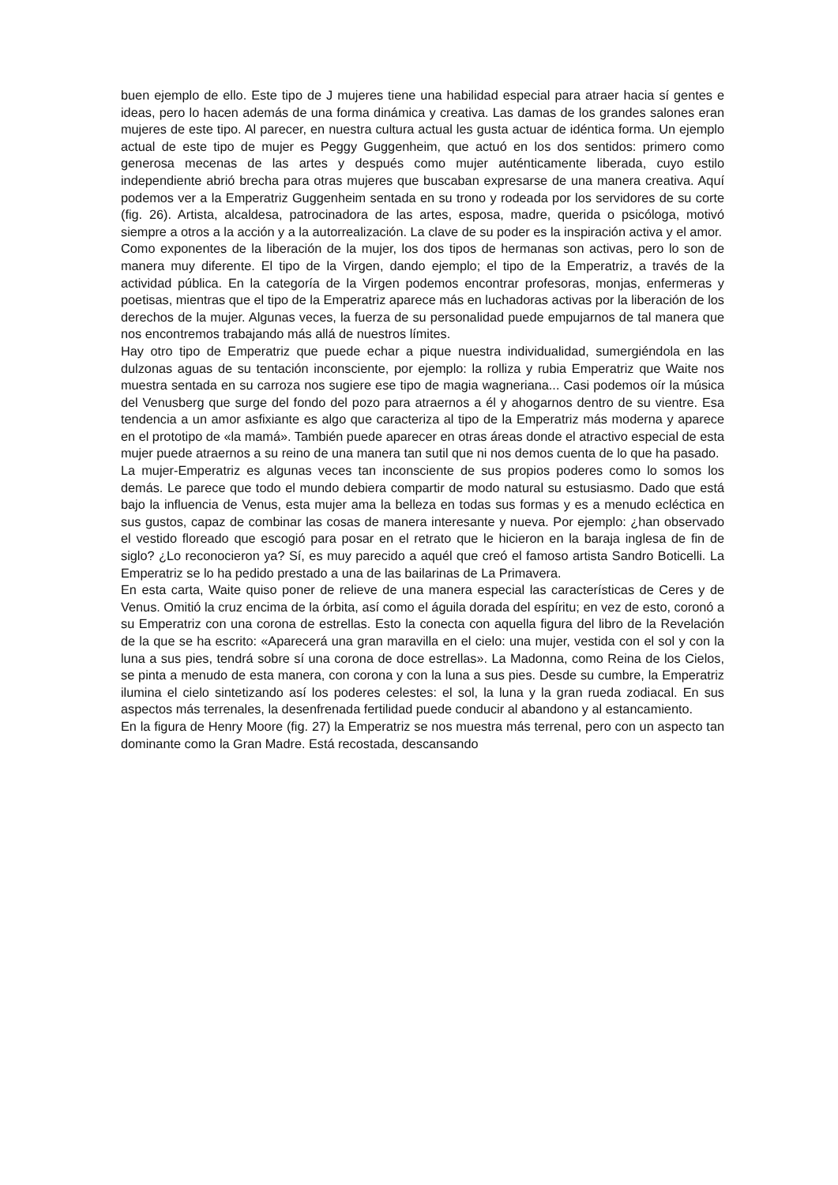buen ejemplo de ello. Este tipo de J mujeres tiene una habilidad especial para atraer hacia sí gentes e ideas, pero lo hacen además de una forma dinámica y creativa. Las damas de los grandes salones eran mujeres de este tipo. Al parecer, en nuestra cultura actual les gusta actuar de idéntica forma. Un ejemplo actual de este tipo de mujer es Peggy Guggenheim, que actuó en los dos sentidos: primero como generosa mecenas de las artes y después como mujer auténticamente liberada, cuyo estilo independiente abrió brecha para otras mujeres que buscaban expresarse de una manera creativa. Aquí podemos ver a la Emperatriz Guggenheim sentada en su trono y rodeada por los servidores de su corte (fig. 26). Artista, alcaldesa, patrocinadora de las artes, esposa, madre, querida o psicóloga, motivó siempre a otros a la acción y a la autorrealización. La clave de su poder es la inspiración activa y el amor.
Como exponentes de la liberación de la mujer, los dos tipos de hermanas son activas, pero lo son de manera muy diferente. El tipo de la Virgen, dando ejemplo; el tipo de la Emperatriz, a través de la actividad pública. En la categoría de la Virgen podemos encontrar profesoras, monjas, enfermeras y poetisas, mientras que el tipo de la Emperatriz aparece más en luchadoras activas por la liberación de los derechos de la mujer. Algunas veces, la fuerza de su personalidad puede empujarnos de tal manera que nos encontremos trabajando más allá de nuestros límites.
Hay otro tipo de Emperatriz que puede echar a pique nuestra individualidad, sumergiéndola en las dulzonas aguas de su tentación inconsciente, por ejemplo: la rolliza y rubia Emperatriz que Waite nos muestra sentada en su carroza nos sugiere ese tipo de magia wagneriana... Casi podemos oír la música del Venusberg que surge del fondo del pozo para atraernos a él y ahogarnos dentro de su vientre. Esa tendencia a un amor asfixiante es algo que caracteriza al tipo de la Emperatriz más moderna y aparece en el prototipo de «la mamá». También puede aparecer en otras áreas donde el atractivo especial de esta mujer puede atraernos a su reino de una manera tan sutil que ni nos demos cuenta de lo que ha pasado.
La mujer-Emperatriz es algunas veces tan inconsciente de sus propios poderes como lo somos los demás. Le parece que todo el mundo debiera compartir de modo natural su estusiasmo. Dado que está bajo la influencia de Venus, esta mujer ama la belleza en todas sus formas y es a menudo ecléctica en sus gustos, capaz de combinar las cosas de manera interesante y nueva. Por ejemplo: ¿han observado el vestido floreado que escogió para posar en el retrato que le hicieron en la baraja inglesa de fin de siglo? ¿Lo reconocieron ya? Sí, es muy parecido a aquél que creó el famoso artista Sandro Boticelli. La Emperatriz se lo ha pedido prestado a una de las bailarinas de La Primavera.
En esta carta, Waite quiso poner de relieve de una manera especial las características de Ceres y de Venus. Omitió la cruz encima de la órbita, así como el águila dorada del espíritu; en vez de esto, coronó a su Emperatriz con una corona de estrellas. Esto la conecta con aquella figura del libro de la Revelación de la que se ha escrito: «Aparecerá una gran maravilla en el cielo: una mujer, vestida con el sol y con la luna a sus pies, tendrá sobre sí una corona de doce estrellas». La Madonna, como Reina de los Cielos, se pinta a menudo de esta manera, con corona y con la luna a sus pies. Desde su cumbre, la Emperatriz ilumina el cielo sintetizando así los poderes celestes: el sol, la luna y la gran rueda zodiacal. En sus aspectos más terrenales, la desenfrenada fertilidad puede conducir al abandono y al estancamiento.
En la figura de Henry Moore (fig. 27) la Emperatriz se nos muestra más terrenal, pero con un aspecto tan dominante como la Gran Madre. Está recostada, descansando